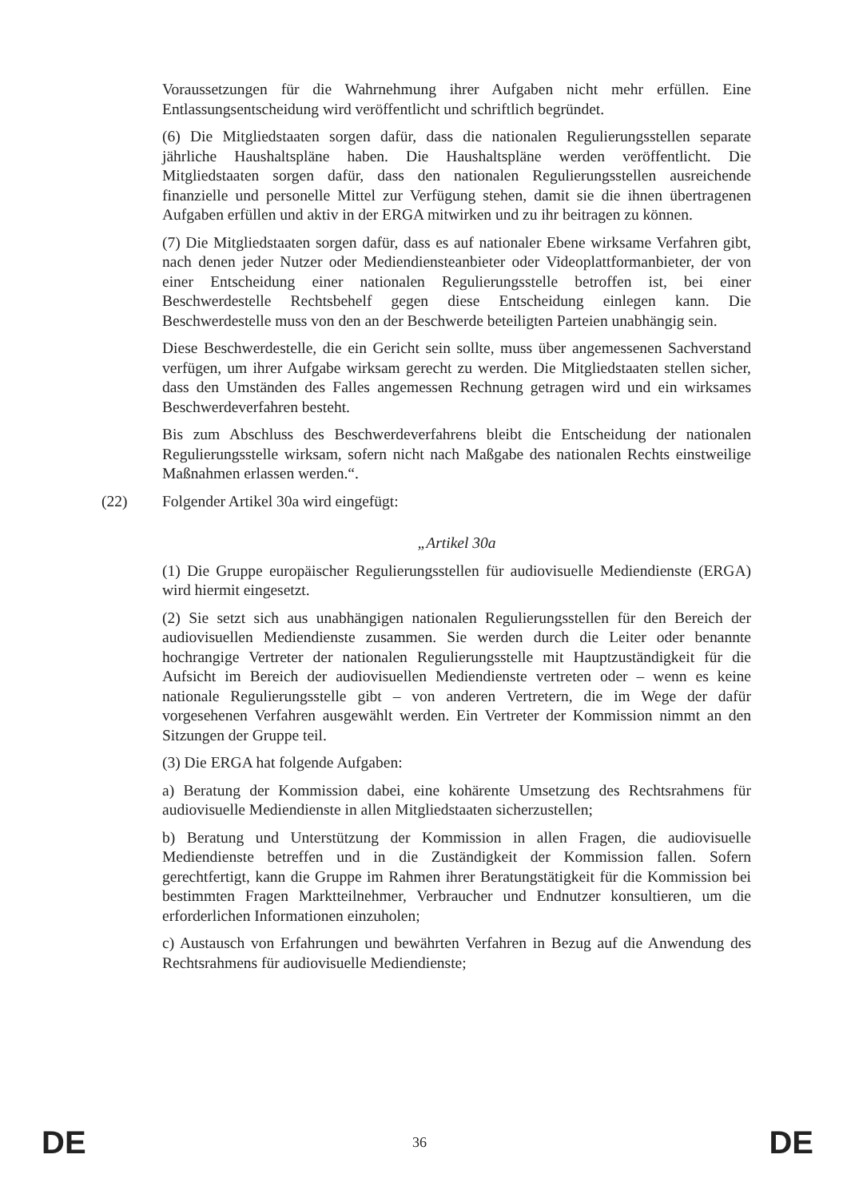Voraussetzungen für die Wahrnehmung ihrer Aufgaben nicht mehr erfüllen. Eine Entlassungsentscheidung wird veröffentlicht und schriftlich begründet.
(6) Die Mitgliedstaaten sorgen dafür, dass die nationalen Regulierungsstellen separate jährliche Haushaltspläne haben. Die Haushaltspläne werden veröffentlicht. Die Mitgliedstaaten sorgen dafür, dass den nationalen Regulierungsstellen ausreichende finanzielle und personelle Mittel zur Verfügung stehen, damit sie die ihnen übertragenen Aufgaben erfüllen und aktiv in der ERGA mitwirken und zu ihr beitragen zu können.
(7) Die Mitgliedstaaten sorgen dafür, dass es auf nationaler Ebene wirksame Verfahren gibt, nach denen jeder Nutzer oder Mediendiensteanbieter oder Videoplattformanbieter, der von einer Entscheidung einer nationalen Regulierungsstelle betroffen ist, bei einer Beschwerdestelle Rechtsbehelf gegen diese Entscheidung einlegen kann. Die Beschwerdestelle muss von den an der Beschwerde beteiligten Parteien unabhängig sein.
Diese Beschwerdestelle, die ein Gericht sein sollte, muss über angemessenen Sachverstand verfügen, um ihrer Aufgabe wirksam gerecht zu werden. Die Mitgliedstaaten stellen sicher, dass den Umständen des Falles angemessen Rechnung getragen wird und ein wirksames Beschwerdeverfahren besteht.
Bis zum Abschluss des Beschwerdeverfahrens bleibt die Entscheidung der nationalen Regulierungsstelle wirksam, sofern nicht nach Maßgabe des nationalen Rechts einstweilige Maßnahmen erlassen werden.“.
(22) Folgender Artikel 30a wird eingefügt:
„Artikel 30a
(1) Die Gruppe europäischer Regulierungsstellen für audiovisuelle Mediendienste (ERGA) wird hiermit eingesetzt.
(2) Sie setzt sich aus unabhängigen nationalen Regulierungsstellen für den Bereich der audiovisuellen Mediendienste zusammen. Sie werden durch die Leiter oder benannte hochrangige Vertreter der nationalen Regulierungsstelle mit Hauptzuständigkeit für die Aufsicht im Bereich der audiovisuellen Mediendienste vertreten oder – wenn es keine nationale Regulierungsstelle gibt – von anderen Vertretern, die im Wege der dafür vorgesehenen Verfahren ausgewählt werden. Ein Vertreter der Kommission nimmt an den Sitzungen der Gruppe teil.
(3) Die ERGA hat folgende Aufgaben:
a) Beratung der Kommission dabei, eine kohärente Umsetzung des Rechtsrahmens für audiovisuelle Mediendienste in allen Mitgliedstaaten sicherzustellen;
b) Beratung und Unterstützung der Kommission in allen Fragen, die audiovisuelle Mediendienste betreffen und in die Zuständigkeit der Kommission fallen. Sofern gerechtfertigt, kann die Gruppe im Rahmen ihrer Beratungstätigkeit für die Kommission bei bestimmten Fragen Marktteilnehmer, Verbraucher und Endnutzer konsultieren, um die erforderlichen Informationen einzuholen;
c) Austausch von Erfahrungen und bewährten Verfahren in Bezug auf die Anwendung des Rechtsrahmens für audiovisuelle Mediendienste;
DE 36 DE